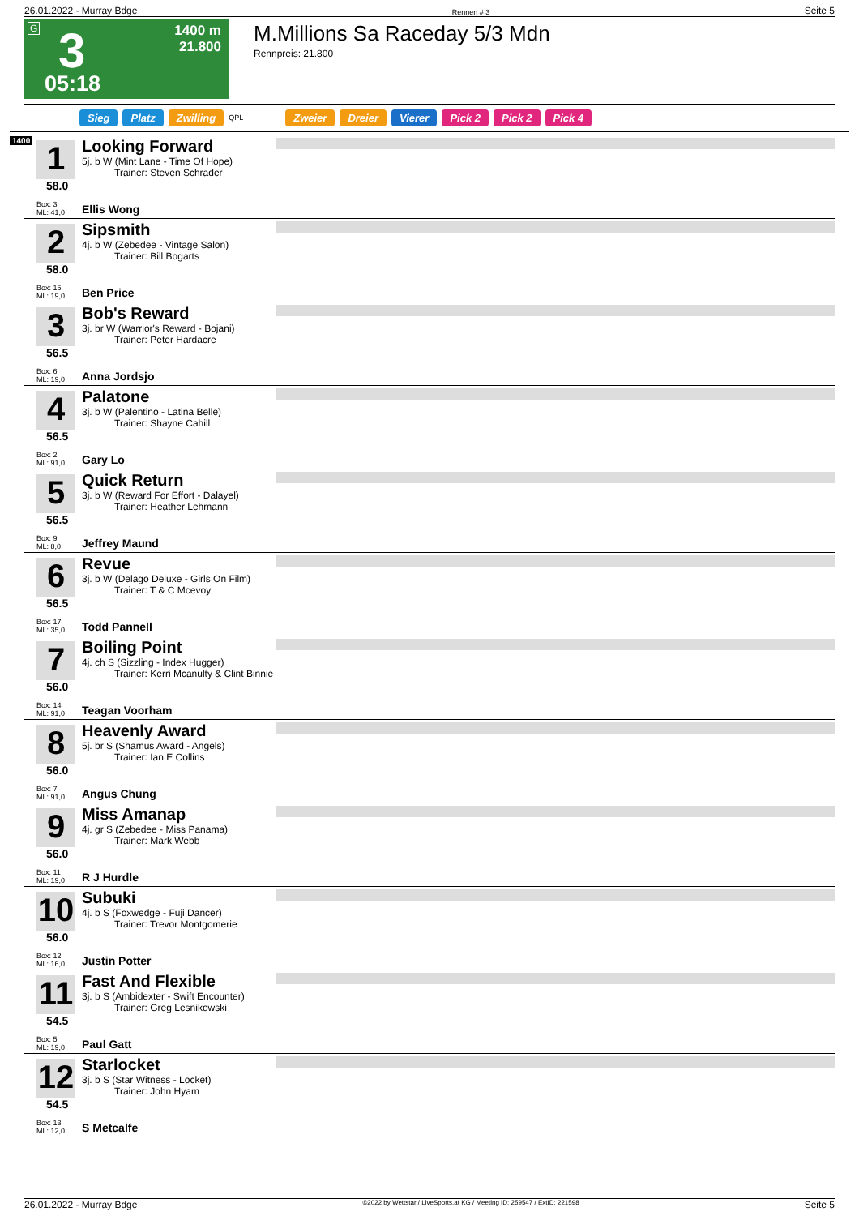26.01.2022 - Murray Bdge Rennen # 3 Seite 5
G 3
1400 m
21.800
05:18
M.Millions Sa Raceday 5/3 Mdn
Rennpreis: 21.800
Sieg Platz Zwilling QPL Zweier Dreier Vierer Pick 2 Pick 2 Pick 4
1400
1
58.0
Box: 3
ML: 41,0
Looking Forward
5j. b W (Mint Lane - Time Of Hope)
Trainer: Steven Schrader
Ellis Wong
2
58.0
Box: 15
ML: 19,0
Sipsmith
4j. b W (Zebedee - Vintage Salon)
Trainer: Bill Bogarts
Ben Price
3
56.5
Box: 6
ML: 19,0
Bob's Reward
3j. br W (Warrior's Reward - Bojani)
Trainer: Peter Hardacre
Anna Jordsjo
4
56.5
Box: 2
ML: 91,0
Palatone
3j. b W (Palentino - Latina Belle)
Trainer: Shayne Cahill
Gary Lo
5
56.5
Box: 9
ML: 8,0
Quick Return
3j. b W (Reward For Effort - Dalayel)
Trainer: Heather Lehmann
Jeffrey Maund
6
56.5
Box: 17
ML: 35,0
Revue
3j. b W (Delago Deluxe - Girls On Film)
Trainer: T & C Mcevoy
Todd Pannell
7
56.0
Box: 14
ML: 91,0
Boiling Point
4j. ch S (Sizzling - Index Hugger)
Trainer: Kerri Mcanulty & Clint Binnie
Teagan Voorham
8
56.0
Box: 7
ML: 91,0
Heavenly Award
5j. br S (Shamus Award - Angels)
Trainer: Ian E Collins
Angus Chung
9
56.0
Box: 11
ML: 19,0
Miss Amanap
4j. gr S (Zebedee - Miss Panama)
Trainer: Mark Webb
R J Hurdle
10
56.0
Box: 12
ML: 16,0
Subuki
4j. b S (Foxwedge - Fuji Dancer)
Trainer: Trevor Montgomerie
Justin Potter
11
54.5
Box: 5
ML: 19,0
Fast And Flexible
3j. b S (Ambidexter - Swift Encounter)
Trainer: Greg Lesnikowski
Paul Gatt
12
54.5
Box: 13
ML: 12,0
Starlocket
3j. b S (Star Witness - Locket)
Trainer: John Hyam
S Metcalfe
26.01.2022 - Murray Bdge ©2022 by Wettstar / LiveSports.at KG / Meeting ID: 259547 / ExtID: 221598 Seite 5